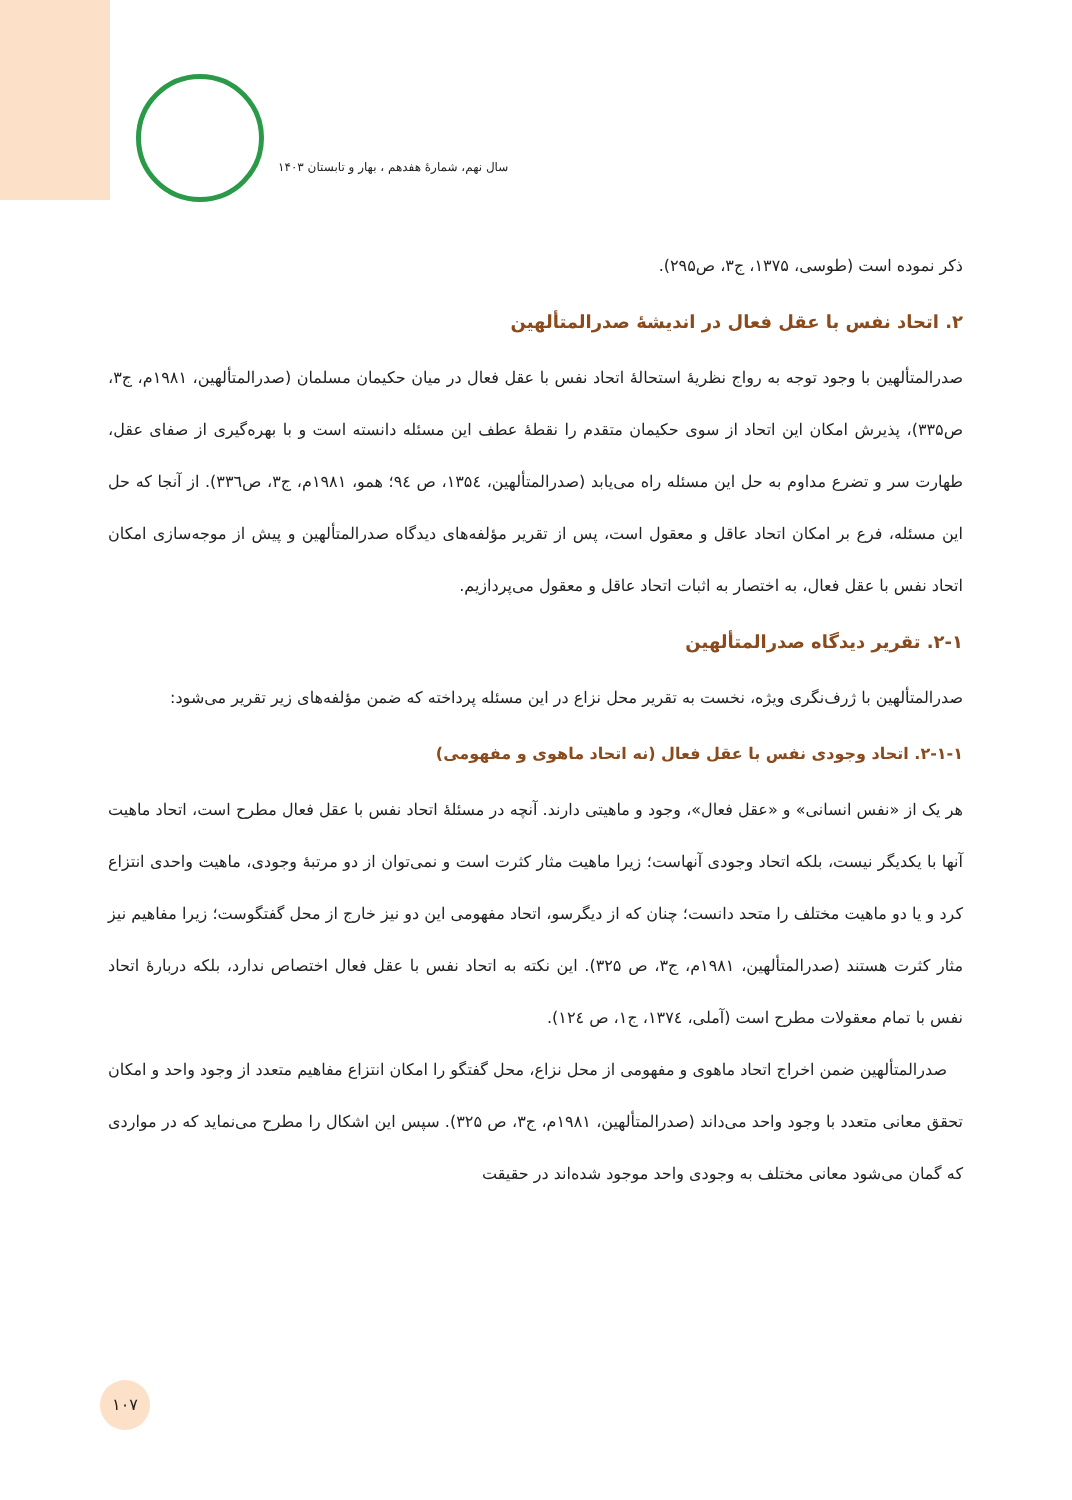سال نهم، شمارۀ هفدهم ، بهار و تابستان ۱۴۰۳
ذکر نموده است (طوسی، ۱۳۷۵، ج۳، ص۲۹۵).
۲. اتحاد نفس با عقل فعال در اندیشۀ صدرالمتألهین
صدرالمتألهین با وجود توجه به رواج نظریۀ استحالۀ اتحاد نفس با عقل فعال در میان حکیمان مسلمان (صدرالمتألهین، ۱۹۸۱م، ج۳، ص۳۳۵)، پذیرش امکان این اتحاد از سوی حکیمان متقدم را نقطۀ عطف این مسئله دانسته است و با بهره‌گیری از صفای عقل، طهارت سر و تضرع مداوم به حل این مسئله راه می‌یابد (صدرالمتألهین، ۱۳۵٤، ص ۹٤؛ همو، ۱۹۸۱م، ج۳، ص۳۳٦). از آنجا که حل این مسئله، فرع بر امکان اتحاد عاقل و معقول است، پس از تقریر مؤلفه‌های دیدگاه صدرالمتألهین و پیش از موجه‌سازی امکان اتحاد نفس با عقل فعال، به اختصار به اثبات اتحاد عاقل و معقول می‌پردازیم.
۲-۱. تقریر دیدگاه صدرالمتألهین
صدرالمتألهین با ژرف‌نگری ویژه، نخست به تقریر محل نزاع در این مسئله پرداخته که ضمن مؤلفه‌های زیر تقریر می‌شود:
۲-۱-۱. اتحاد وجودی نفس با عقل فعال (نه اتحاد ماهوی و مفهومی)
هر یک از «نفس انسانی» و «عقل فعال»، وجود و ماهیتی دارند. آنچه در مسئلۀ اتحاد نفس با عقل فعال مطرح است، اتحاد ماهیت آنها با یکدیگر نیست، بلکه اتحاد وجودی آنهاست؛ زیرا ماهیت مثار کثرت است و نمی‌توان از دو مرتبۀ وجودی، ماهیت واحدی انتزاع کرد و یا دو ماهیت مختلف را متحد دانست؛ چنان که از دیگرسو، اتحاد مفهومی این دو نیز خارج از محل گفتگوست؛ زیرا مفاهیم نیز مثار کثرت هستند (صدرالمتألهین، ۱۹۸۱م، ج۳، ص ۳۲۵). این نکته به اتحاد نفس با عقل فعال اختصاص ندارد، بلکه دربارۀ اتحاد نفس با تمام معقولات مطرح است (آملی، ۱۳۷٤، ج۱، ص ۱۲٤).
 صدرالمتألهین ضمن اخراج اتحاد ماهوی و مفهومی از محل نزاع، محل گفتگو را امکان انتزاع مفاهیم متعدد از وجود واحد و امکان تحقق معانی متعدد با وجود واحد می‌داند (صدرالمتألهین، ۱۹۸۱م، ج۳، ص ۳۲۵). سپس این اشکال را مطرح می‌نماید که در مواردی که گمان می‌شود معانی مختلف به وجودی واحد موجود شده‌اند در حقیقت
۱۰۷